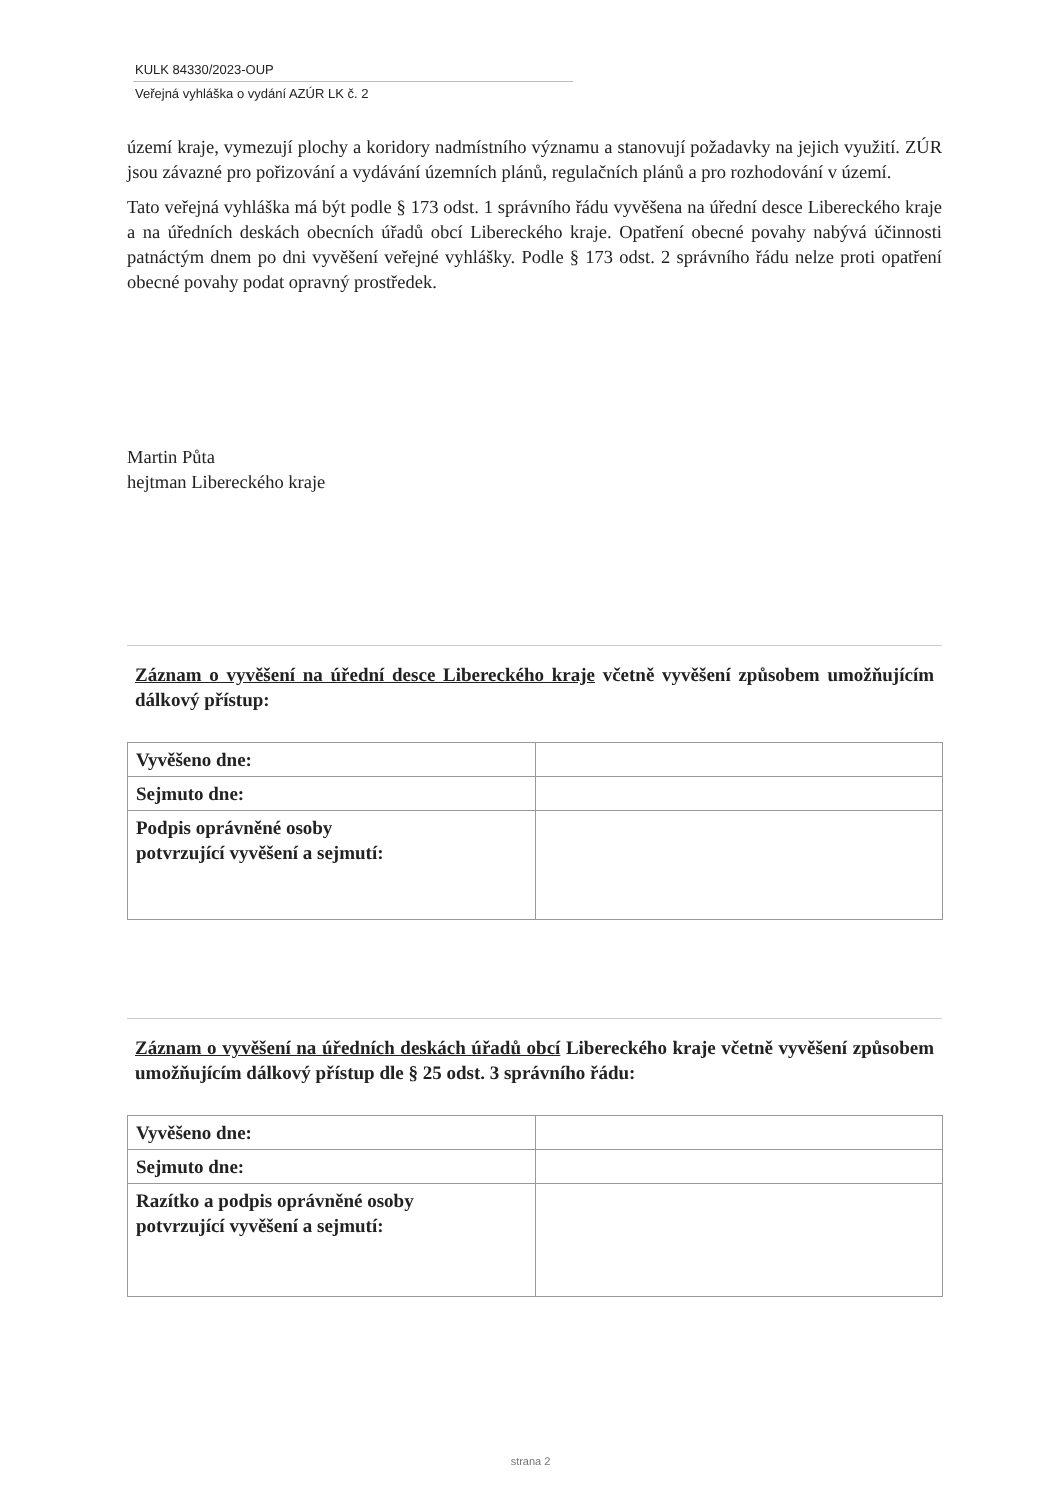KULK 84330/2023-OUP
Veřejná vyhláška o vydání AZÚR LK č. 2
území kraje, vymezují plochy a koridory nadmístního významu a stanovují požadavky na jejich využití. ZÚR jsou závazné pro pořizování a vydávání územních plánů, regulačních plánů a pro rozhodování v území.
Tato veřejná vyhláška má být podle § 173 odst. 1 správního řádu vyvěšena na úřední desce Libereckého kraje a na úředních deskách obecních úřadů obcí Libereckého kraje. Opatření obecné povahy nabývá účinnosti patnáctým dnem po dni vyvěšení veřejné vyhlášky. Podle § 173 odst. 2 správního řádu nelze proti opatření obecné povahy podat opravný prostředek.
Martin Půta
hejtman Libereckého kraje
Záznam o vyvěšení na úřední desce Libereckého kraje včetně vyvěšení způsobem umožňujícím dálkový přístup:
| Vyvěšeno dne: | |
| Sejmuto dne: | |
| Podpis oprávněné osoby potvrzující vyvěšení a sejmutí: | |
Záznam o vyvěšení na úředních deskách úřadů obcí Libereckého kraje včetně vyvěšení způsobem umožňujícím dálkový přístup dle § 25 odst. 3 správního řádu:
| Vyvěšeno dne: | |
| Sejmuto dne: | |
| Razítko a podpis oprávněné osoby potvrzující vyvěšení a sejmutí: | |
strana 2